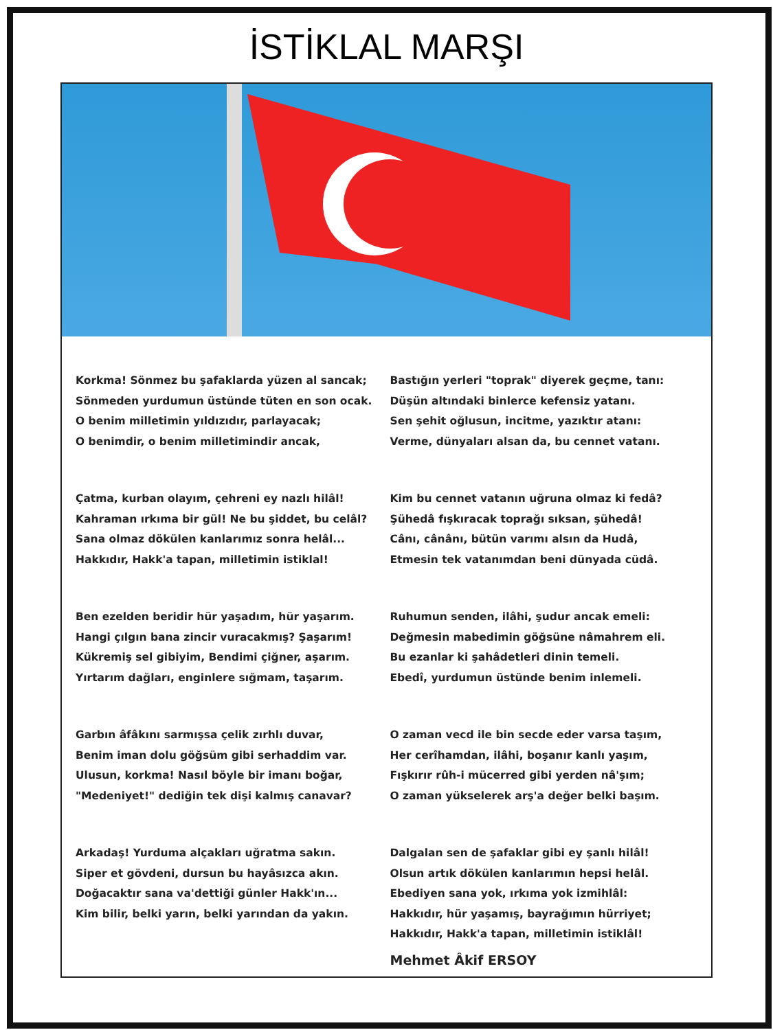İSTİKLAL MARŞI
Korkma! Sönmez bu şafaklarda yüzen al sancak;
Sönmeden yurdumun üstünde tüten en son ocak.
O benim milletimin yıldızıdır, parlayacak;
O benimdir, o benim milletimindir ancak,
Çatma, kurban olayım, çehreni ey nazlı hilâl!
Kahraman ırkıma bir gül! Ne bu şiddet, bu celâl?
Sana olmaz dökülen kanlarımız sonra helâl...
Hakkıdır, Hakk'a tapan, milletimin istiklal!
Ben ezelden beridir hür yaşadım, hür yaşarım.
Hangi çılgın bana zincir vuracakmış? Şaşarım!
Kükremiş sel gibiyim, Bendimi çiğner, aşarım.
Yırtarım dağları, enginlere sığmam, taşarım.
Garbın âfâkını sarmışsa çelik zırhlı duvar,
Benim iman dolu göğsüm gibi serhaddim var.
Ulusun, korkma! Nasıl böyle bir imanı boğar,
"Medeniyet!" dediğin tek dişi kalmış canavar?
Arkadaş! Yurduma alçakları uğratma sakın.
Siper et gövdeni, dursun bu hayâsızca akın.
Doğacaktır sana va'dettiği günler Hakk'ın...
Kim bilir, belki yarın, belki yarından da yakın.
Bastığın yerleri "toprak" diyerek geçme, tanı:
Düşün altındaki binlerce kefensiz yatanı.
Sen şehit oğlusun, incitme, yazıktır atanı:
Verme, dünyaları alsan da, bu cennet vatanı.
Kim bu cennet vatanın uğruna olmaz ki fedâ?
Şühedâ fışkıracak toprağı sıksan, şühedâ!
Cânı, cânânı, bütün varımı alsın da Hudâ,
Etmesin tek vatanımdan beni dünyada cüdâ.
Ruhumun senden, ilâhi, şudur ancak emeli:
Değmesin mabedimin göğsüne nâmahrem eli.
Bu ezanlar ki şahâdetleri dinin temeli.
Ebedî, yurdumun üstünde benim inlemeli.
O zaman vecd ile bin secde eder varsa taşım,
Her cerîhamdan, ilâhi, boşanır kanlı yaşım,
Fışkırır rûh-i mücerred gibi yerden nâ'şım;
O zaman yükselerek arş'a değer belki başım.
Dalgalan sen de şafaklar gibi ey şanlı hilâl!
Olsun artık dökülen kanlarımın hepsi helâl.
Ebediyen sana yok, ırkıma yok izmihlâl:
Hakkıdır, hür yaşamış, bayrağımın hürriyet;
Hakkıdır, Hakk'a tapan, milletimin istiklâl!
Mehmet Âkif ERSOY